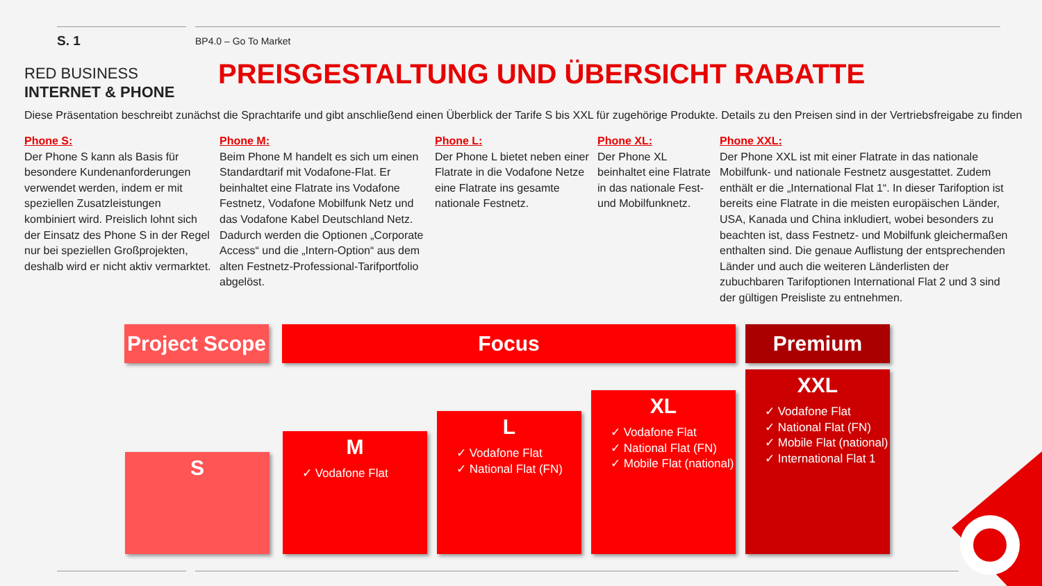S. 1 BP4.0 – Go To Market
RED BUSINESS
INTERNET & PHONE
PREISGESTALTUNG UND ÜBERSICHT RABATTE
Diese Präsentation beschreibt zunächst die Sprachtarife und gibt anschließend einen Überblick der Tarife S bis XXL für zugehörige Produkte. Details zu den Preisen sind in der Vertriebsfreigabe zu finden
Phone S:
Der Phone S kann als Basis für besondere Kundenanforderungen verwendet werden, indem er mit speziellen Zusatzleistungen kombiniert wird. Preislich lohnt sich der Einsatz des Phone S in der Regel nur bei speziellen Großprojekten, deshalb wird er nicht aktiv vermarktet.
Phone M:
Beim Phone M handelt es sich um einen Standardtarif mit Vodafone-Flat. Er beinhaltet eine Flatrate ins Vodafone Festnetz, Vodafone Mobilfunk Netz und das Vodafone Kabel Deutschland Netz. Dadurch werden die Optionen „Corporate Access“ und die „Intern-Option“ aus dem alten Festnetz-Professional-Tarifportfolio abgelöst.
Phone L:
Der Phone L bietet neben einer Flatrate in die Vodafone Netze eine Flatrate ins gesamte nationale Festnetz.
Phone XL:
Der Phone XL beinhaltet eine Flatrate in das nationale Fest- und Mobilfunknetz.
Phone XXL:
Der Phone XXL ist mit einer Flatrate in das nationale Mobilfunk- und nationale Festnetz ausgestattet. Zudem enthält er die „International Flat 1“. In dieser Tarifoption ist bereits eine Flatrate in die meisten europäischen Länder, USA, Kanada und China inkludiert, wobei besonders zu beachten ist, dass Festnetz- und Mobilfunk gleichermaßen enthalten sind. Die genaue Auflistung der entsprechenden Länder und auch die weiteren Länderlisten der zubuchbaren Tarifoptionen International Flat 2 und 3 sind der gültigen Preisliste zu entnehmen.
Project Scope
Focus Premium
S
M
✓ Vodafone Flat
L
✓ Vodafone Flat
✓ National Flat (FN)
XL
✓ Vodafone Flat
✓ National Flat (FN)
✓ Mobile Flat (national)
XXL
✓ Vodafone Flat
✓ National Flat (FN)
✓ Mobile Flat (national)
✓ International Flat 1